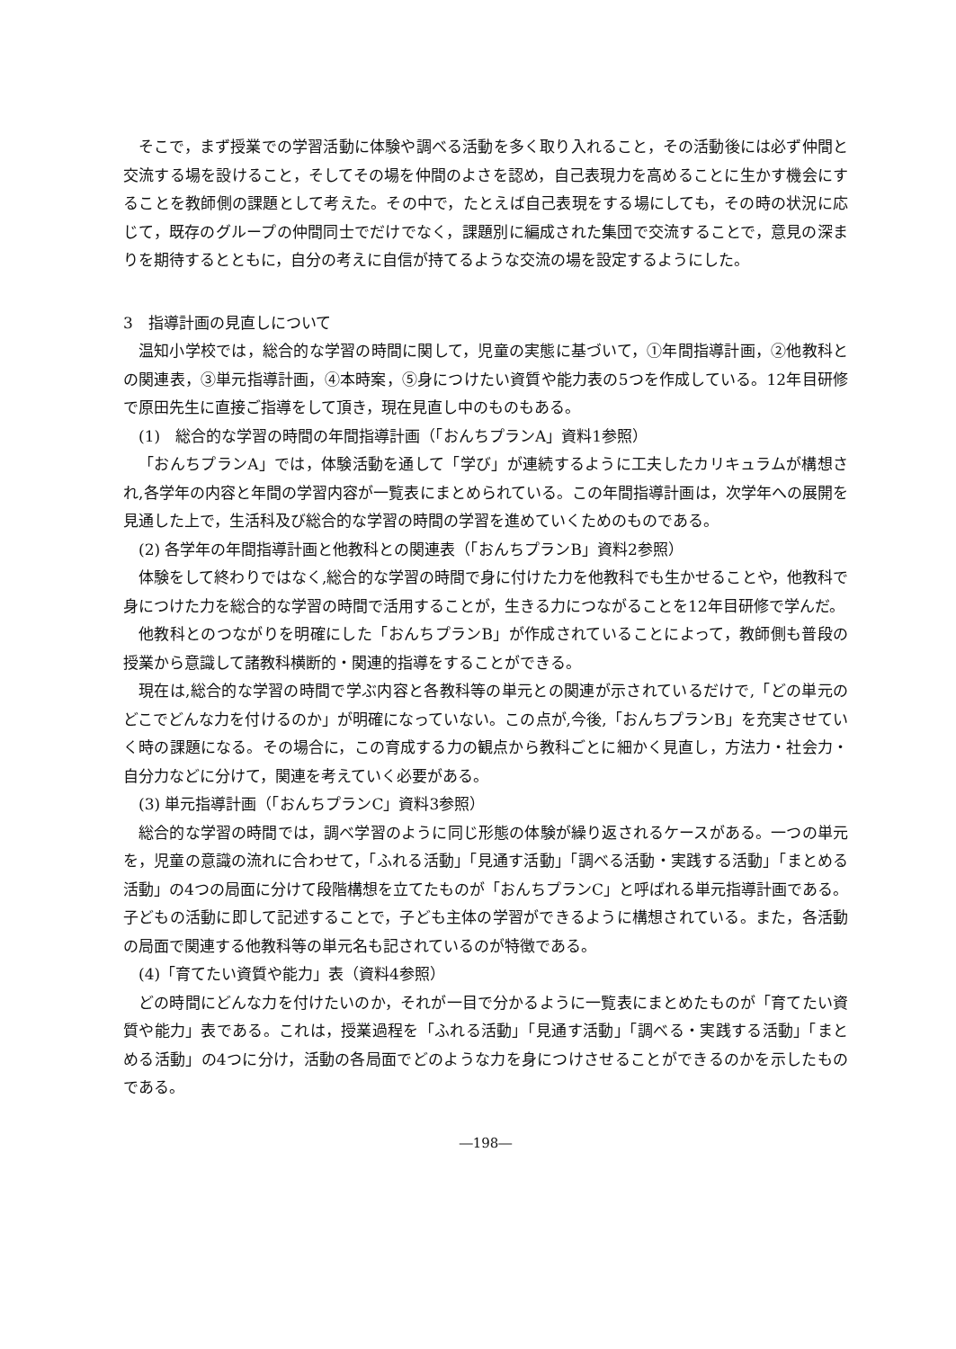そこで，まず授業での学習活動に体験や調べる活動を多く取り入れること，その活動後には必ず仲間と交流する場を設けること，そしてその場を仲間のよさを認め，自己表現力を高めることに生かす機会にすることを教師側の課題として考えた。その中で，たとえば自己表現をする場にしても，その時の状況に応じて，既存のグループの仲間同士でだけでなく，課題別に編成された集団で交流することで，意見の深まりを期待するとともに，自分の考えに自信が持てるような交流の場を設定するようにした。
3　指導計画の見直しについて
温知小学校では，総合的な学習の時間に関して，児童の実態に基づいて，①年間指導計画，②他教科との関連表，③単元指導計画，④本時案，⑤身につけたい資質や能力表の5つを作成している。12年目研修で原田先生に直接ご指導をして頂き，現在見直し中のものもある。
(1)　総合的な学習の時間の年間指導計画（「おんちプランA」資料1参照）
「おんちプランA」では，体験活動を通して「学び」が連続するように工夫したカリキュラムが構想され,各学年の内容と年間の学習内容が一覧表にまとめられている。この年間指導計画は，次学年への展開を見通した上で，生活科及び総合的な学習の時間の学習を進めていくためのものである。
(2) 各学年の年間指導計画と他教科との関連表（「おんちプランB」資料2参照）
体験をして終わりではなく,総合的な学習の時間で身に付けた力を他教科でも生かせることや，他教科で身につけた力を総合的な学習の時間で活用することが，生きる力につながることを12年目研修で学んだ。
他教科とのつながりを明確にした「おんちプランB」が作成されていることによって，教師側も普段の授業から意識して諸教科横断的・関連的指導をすることができる。
現在は,総合的な学習の時間で学ぶ内容と各教科等の単元との関連が示されているだけで,「どの単元のどこでどんな力を付けるのか」が明確になっていない。この点が,今後,「おんちプランB」を充実させていく時の課題になる。その場合に，この育成する力の観点から教科ごとに細かく見直し，方法力・社会力・自分力などに分けて，関連を考えていく必要がある。
(3) 単元指導計画（「おんちプランC」資料3参照）
総合的な学習の時間では，調べ学習のように同じ形態の体験が繰り返されるケースがある。一つの単元を，児童の意識の流れに合わせて，「ふれる活動」「見通す活動」「調べる活動・実践する活動」「まとめる活動」の4つの局面に分けて段階構想を立てたものが「おんちプランC」と呼ばれる単元指導計画である。子どもの活動に即して記述することで，子ども主体の学習ができるように構想されている。また，各活動の局面で関連する他教科等の単元名も記されているのが特徴である。
(4)「育てたい資質や能力」表（資料4参照）
どの時間にどんな力を付けたいのか，それが一目で分かるように一覧表にまとめたものが「育てたい資質や能力」表である。これは，授業過程を「ふれる活動」「見通す活動」「調べる・実践する活動」「まとめる活動」の4つに分け，活動の各局面でどのような力を身につけさせることができるのかを示したものである。
―198―